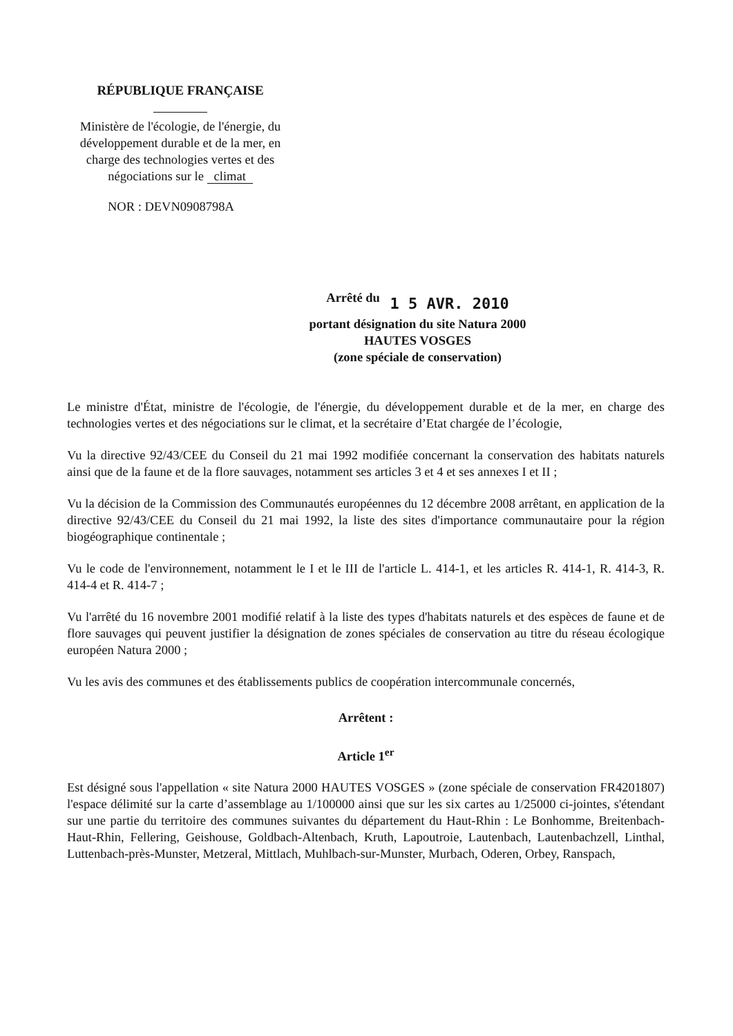RÉPUBLIQUE FRANÇAISE
Ministère de l'écologie, de l'énergie, du développement durable et de la mer, en charge des technologies vertes et des négociations sur le climat
NOR : DEVN0908798A
Arrêté du 1 5 AVR. 2010
portant désignation du site Natura 2000
HAUTES VOSGES
(zone spéciale de conservation)
Le ministre d'État, ministre de l'écologie, de l'énergie, du développement durable et de la mer, en charge des technologies vertes et des négociations sur le climat, et la secrétaire d’Etat chargée de l’écologie,
Vu la directive 92/43/CEE du Conseil du 21 mai 1992 modifiée concernant la conservation des habitats naturels ainsi que de la faune et de la flore sauvages, notamment ses articles 3 et 4 et ses annexes I et II ;
Vu la décision de la Commission des Communautés européennes du 12 décembre 2008 arrêtant, en application de la directive 92/43/CEE du Conseil du 21 mai 1992, la liste des sites d'importance communautaire pour la région biogéographique continentale ;
Vu le code de l'environnement, notamment le I et le III de l'article L. 414-1, et les articles R. 414-1, R. 414-3, R. 414-4 et R. 414-7 ;
Vu l'arrêté du 16 novembre 2001 modifié relatif à la liste des types d'habitats naturels et des espèces de faune et de flore sauvages qui peuvent justifier la désignation de zones spéciales de conservation au titre du réseau écologique européen Natura 2000 ;
Vu les avis des communes et des établissements publics de coopération intercommunale concernés,
Arrêtent :
Article 1<sup>er</sup>
Est désigné sous l'appellation « site Natura 2000 HAUTES VOSGES » (zone spéciale de conservation FR4201807) l'espace délimité sur la carte d’assemblage au 1/100000 ainsi que sur les six cartes au 1/25000 ci-jointes, s'étendant sur une partie du territoire des communes suivantes du département du Haut-Rhin : Le Bonhomme, Breitenbach-Haut-Rhin, Fellering, Geishouse, Goldbach-Altenbach, Kruth, Lapoutroie, Lautenbach, Lautenbachzell, Linthal, Luttenbach-près-Munster, Metzeral, Mittlach, Muhlbach-sur-Munster, Murbach, Oderen, Orbey, Ranspach,